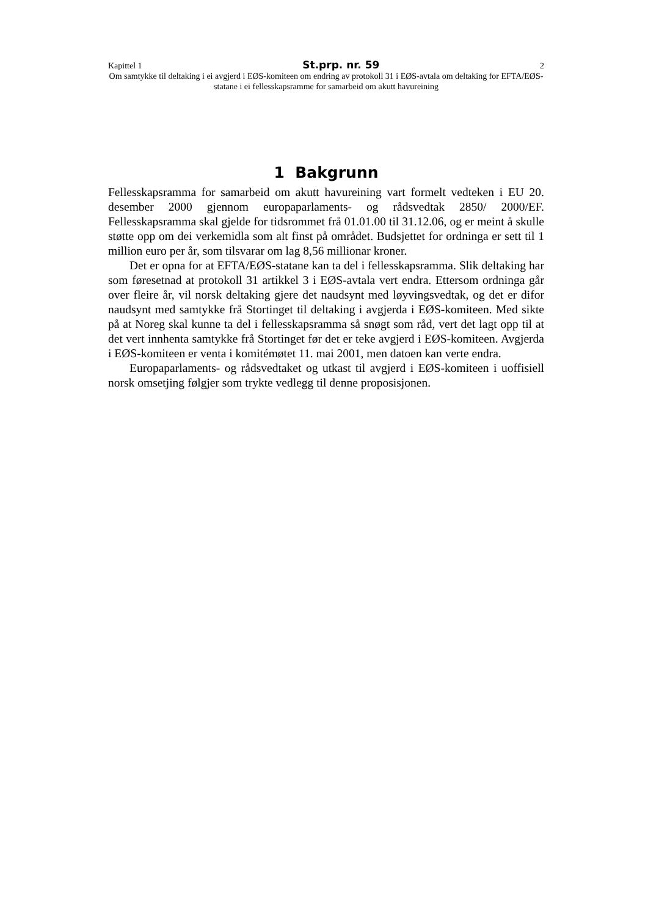Kapittel 1 St.prp. nr. 59 2
Om samtykke til deltaking i ei avgjerd i EØS-komiteen om endring av protokoll 31 i EØS-avtala om deltaking for EFTA/EØS-statane i ei fellesskapsramme for samarbeid om akutt havureining
1 Bakgrunn
Fellesskapsramma for samarbeid om akutt havureining vart formelt vedteken i EU 20. desember 2000 gjennom europaparlaments- og rådsvedtak 2850/ 2000/EF. Fellesskapsramma skal gjelde for tidsrommet frå 01.01.00 til 31.12.06, og er meint å skulle støtte opp om dei verkemidla som alt finst på området. Budsjettet for ordninga er sett til 1 million euro per år, som tilsvarar om lag 8,56 millionar kroner.
Det er opna for at EFTA/EØS-statane kan ta del i fellesskapsramma. Slik deltaking har som føresetnad at protokoll 31 artikkel 3 i EØS-avtala vert endra. Ettersom ordninga går over fleire år, vil norsk deltaking gjere det naudsynt med løyvingsvedtak, og det er difor naudsynt med samtykke frå Stortinget til deltaking i avgjerda i EØS-komiteen. Med sikte på at Noreg skal kunne ta del i fellesskapsramma så snøgt som råd, vert det lagt opp til at det vert innhenta samtykke frå Stortinget før det er teke avgjerd i EØS-komiteen. Avgjerda i EØS-komiteen er venta i komitémøtet 11. mai 2001, men datoen kan verte endra.
Europaparlaments- og rådsvedtaket og utkast til avgjerd i EØS-komiteen i uoffisiell norsk omsetjing følgjer som trykte vedlegg til denne proposisjonen.